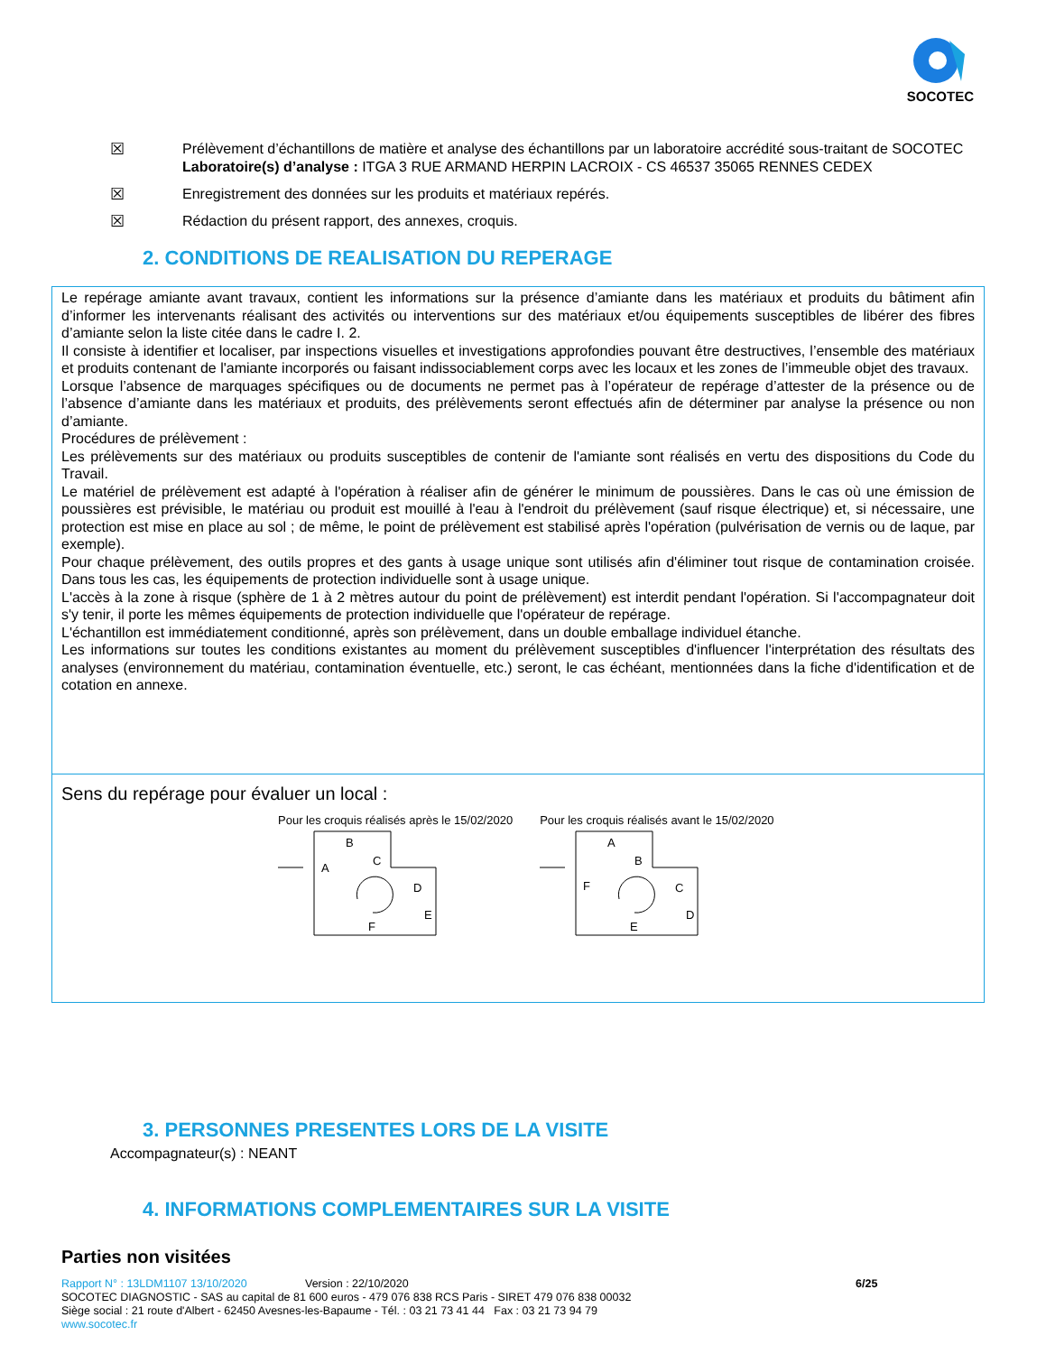SOCOTEC
☒ Prélèvement d’échantillons de matière et analyse des échantillons par un laboratoire accrédité sous-traitant de SOCOTEC
Laboratoire(s) d’analyse : ITGA 3 RUE ARMAND HERPIN LACROIX - CS 46537 35065 RENNES CEDEX
☒ Enregistrement des données sur les produits et matériaux repérés.
☒ Rédaction du présent rapport, des annexes, croquis.
2. CONDITIONS DE REALISATION DU REPERAGE
Le repérage amiante avant travaux, contient les informations sur la présence d’amiante dans les matériaux et produits du bâtiment afin d’informer les intervenants réalisant des activités ou interventions sur des matériaux et/ou équipements susceptibles de libérer des fibres d’amiante selon la liste citée dans le cadre I. 2.
Il consiste à identifier et localiser, par inspections visuelles et investigations approfondies pouvant être destructives, l’ensemble des matériaux et produits contenant de l'amiante incorporés ou faisant indissociablement corps avec les locaux et les zones de l’immeuble objet des travaux.
Lorsque l’absence de marquages spécifiques ou de documents ne permet pas à l’opérateur de repérage d’attester de la présence ou de l’absence d’amiante dans les matériaux et produits, des prélèvements seront effectués afin de déterminer par analyse la présence ou non d’amiante.
Procédures de prélèvement :
Les prélèvements sur des matériaux ou produits susceptibles de contenir de l'amiante sont réalisés en vertu des dispositions du Code du Travail.
Le matériel de prélèvement est adapté à l'opération à réaliser afin de générer le minimum de poussières. Dans le cas où une émission de poussières est prévisible, le matériau ou produit est mouillé à l'eau à l'endroit du prélèvement (sauf risque électrique) et, si nécessaire, une protection est mise en place au sol ; de même, le point de prélèvement est stabilisé après l'opération (pulvérisation de vernis ou de laque, par exemple).
Pour chaque prélèvement, des outils propres et des gants à usage unique sont utilisés afin d'éliminer tout risque de contamination croisée. Dans tous les cas, les équipements de protection individuelle sont à usage unique.
L'accès à la zone à risque (sphère de 1 à 2 mètres autour du point de prélèvement) est interdit pendant l'opération. Si l'accompagnateur doit s'y tenir, il porte les mêmes équipements de protection individuelle que l'opérateur de repérage.
L'échantillon est immédiatement conditionné, après son prélèvement, dans un double emballage individuel étanche.
Les informations sur toutes les conditions existantes au moment du prélèvement susceptibles d'influencer l'interprétation des résultats des analyses (environnement du matériau, contamination éventuelle, etc.) seront, le cas échéant, mentionnées dans la fiche d'identification et de cotation en annexe.
Sens du repérage pour évaluer un local :
Pour les croquis réalisés après le 15/02/2020
B
C
A
D
E
F
Pour les croquis réalisés avant le 15/02/2020
A
B
F
C
D
E
3. PERSONNES PRESENTES LORS DE LA VISITE
Accompagnateur(s) : NEANT
4. INFORMATIONS COMPLEMENTAIRES SUR LA VISITE
Parties non visitées
Rapport N° : 13LDM1107 13/10/2020 Version : 22/10/2020 6/25
SOCOTEC DIAGNOSTIC - SAS au capital de 81 600 euros - 479 076 838 RCS Paris - SIRET 479 076 838 00032
Siège social : 21 route d'Albert - 62450 Avesnes-les-Bapaume - Tél. : 03 21 73 41 44 Fax : 03 21 73 94 79
www.socotec.fr